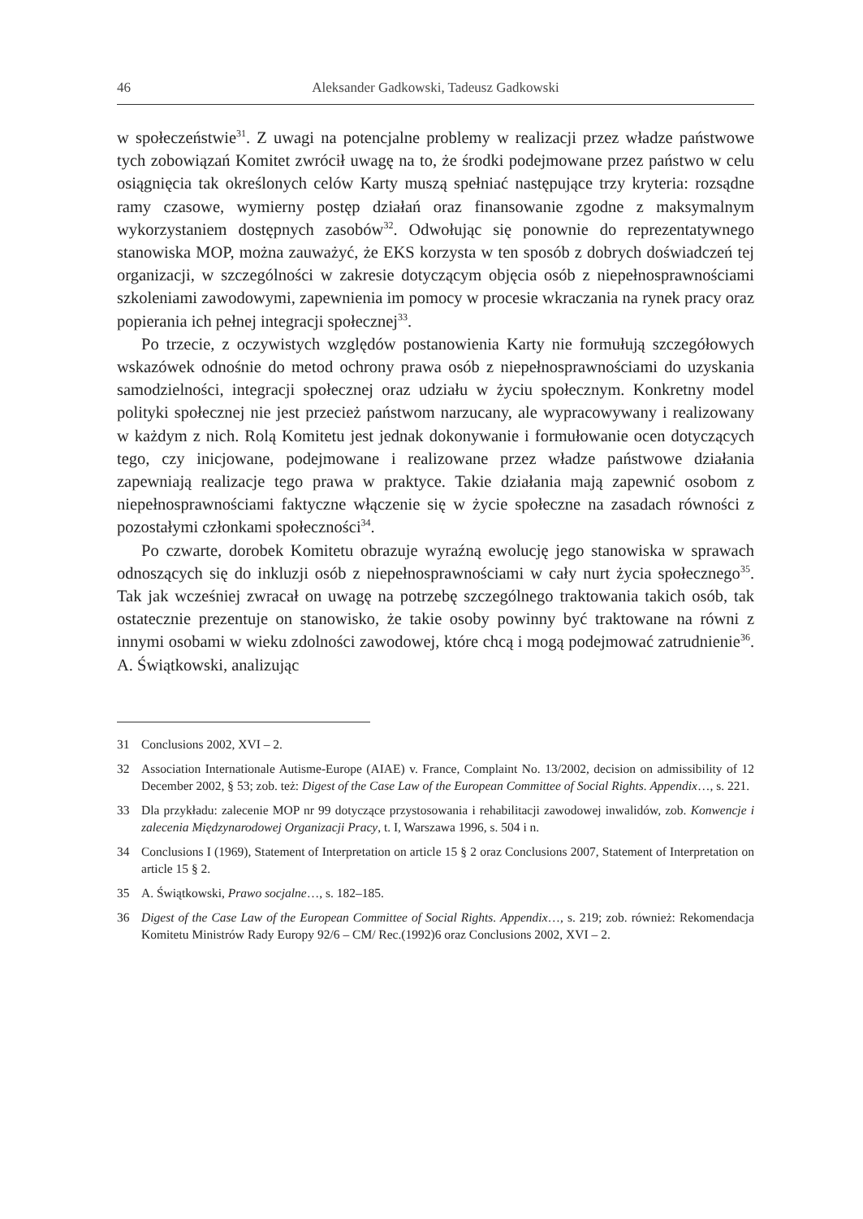46 Aleksander Gadkowski, Tadeusz Gadkowski
w społeczeństwie<sup>31</sup>. Z uwagi na potencjalne problemy w realizacji przez władze państwowe tych zobowiązań Komitet zwrócił uwagę na to, że środki podejmowane przez państwo w celu osiągnięcia tak określonych celów Karty muszą spełniać następujące trzy kryteria: rozsądne ramy czasowe, wymierny postęp działań oraz finansowanie zgodne z maksymalnym wykorzystaniem dostępnych zasobów<sup>32</sup>. Odwołując się ponownie do reprezentatywnego stanowiska MOP, można zauważyć, że EKS korzysta w ten sposób z dobrych doświadczeń tej organizacji, w szczególności w zakresie dotyczącym objęcia osób z niepełnosprawnościami szkoleniami zawodowymi, zapewnienia im pomocy w procesie wkraczania na rynek pracy oraz popierania ich pełnej integracji społecznej<sup>33</sup>.
Po trzecie, z oczywistych względów postanowienia Karty nie formułują szczegółowych wskazówek odnośnie do metod ochrony prawa osób z niepełnosprawnościami do uzyskania samodzielności, integracji społecznej oraz udziału w życiu społecznym. Konkretny model polityki społecznej nie jest przecież państwom narzucany, ale wypracowywany i realizowany w każdym z nich. Rolą Komitetu jest jednak dokonywanie i formułowanie ocen dotyczących tego, czy inicjowane, podejmowane i realizowane przez władze państwowe działania zapewniają realizacje tego prawa w praktyce. Takie działania mają zapewnić osobom z niepełnosprawnościami faktyczne włączenie się w życie społeczne na zasadach równości z pozostałymi członkami społeczności<sup>34</sup>.
Po czwarte, dorobek Komitetu obrazuje wyraźną ewolucję jego stanowiska w sprawach odnoszących się do inkluzji osób z niepełnosprawnościami w cały nurt życia społecznego<sup>35</sup>. Tak jak wcześniej zwracał on uwagę na potrzebę szczególnego traktowania takich osób, tak ostatecznie prezentuje on stanowisko, że takie osoby powinny być traktowane na równi z innymi osobami w wieku zdolności zawodowej, które chcą i mogą podejmować zatrudnienie<sup>36</sup>. A. Świątkowski, analizując
31 Conclusions 2002, XVI – 2.
32 Association Internationale Autisme-Europe (AIAE) v. France, Complaint No. 13/2002, decision on admissibility of 12 December 2002, § 53; zob. też: Digest of the Case Law of the European Committee of Social Rights. Appendix…, s. 221.
33 Dla przykładu: zalecenie MOP nr 99 dotyczące przystosowania i rehabilitacji zawodowej inwalidów, zob. Konwencje i zalecenia Międzynarodowej Organizacji Pracy, t. I, Warszawa 1996, s. 504 i n.
34 Conclusions I (1969), Statement of Interpretation on article 15 § 2 oraz Conclusions 2007, Statement of Interpretation on article 15 § 2.
35 A. Świątkowski, Prawo socjalne…, s. 182–185.
36 Digest of the Case Law of the European Committee of Social Rights. Appendix…, s. 219; zob. również: Rekomendacja Komitetu Ministrów Rady Europy 92/6 – CM/ Rec.(1992)6 oraz Conclusions 2002, XVI – 2.